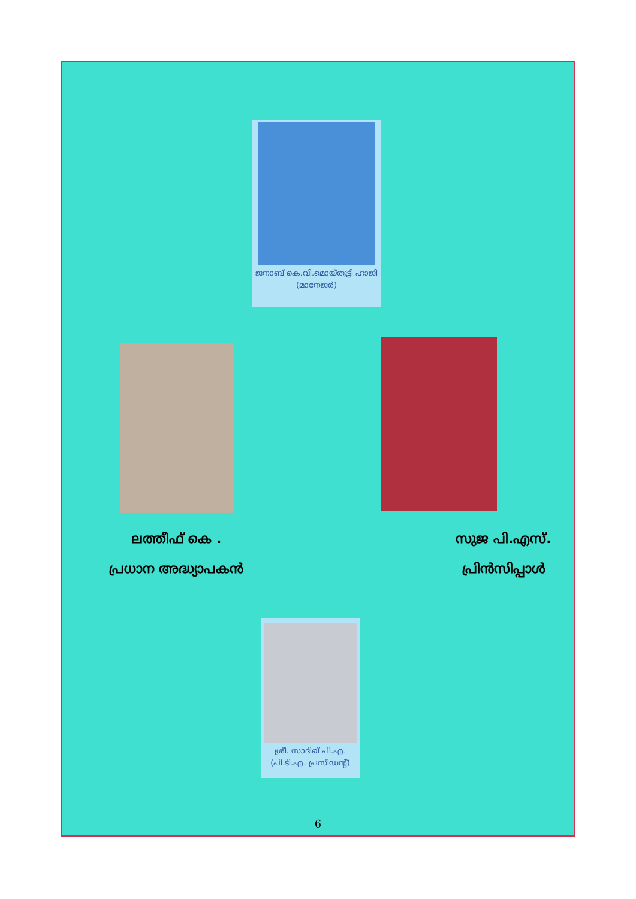ജനാബ് കെ.വി.മൊയ്തുട്ടി ഹാജി
(മാനേജർ)
ലത്തീഫ് കെ .
പ്രധാന അദ്ധ്യാപകൻ
സുജ പി.എസ്.
പ്രിൻസിപ്പാൾ
ശ്രീ. സാദിഖ് പി.എ.
(പി.ടി.എ. പ്രസിഡന്റ്)
6